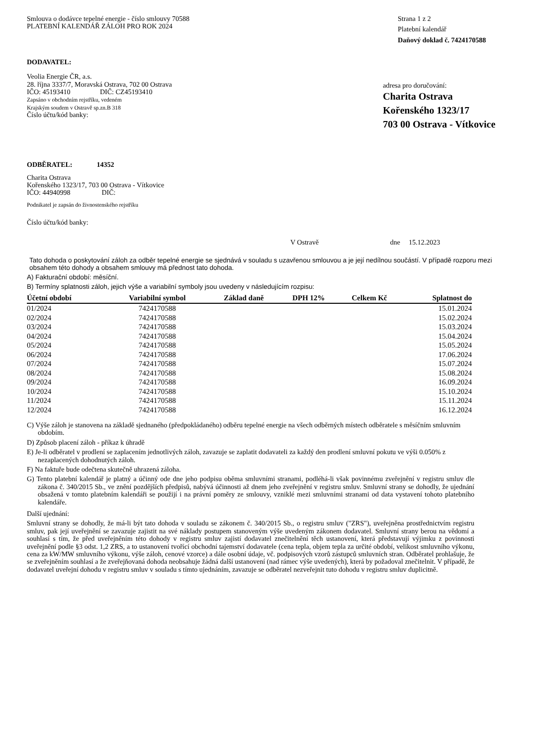Smlouva o dodávce tepelné energie - číslo smlouvy 70588
PLATEBNÍ KALENDÁŘ ZÁLOH PRO ROK 2024
Strana 1 z 2
Platební kalendář
Daňový doklad č. 7424170588
DODAVATEL:
Veolia Energie ČR, a.s.
28. října 3337/7, Moravská Ostrava, 702 00 Ostrava
IČO: 45193410 DIČ: CZ45193410
Zapsáno v obchodním rejstříku, vedeném
Krajským soudem v Ostravě sp.zn.B 318
Číslo účtu/kód banky:
adresa pro doručování:
Charita Ostrava
Kořenského 1323/17
703 00 Ostrava - Vítkovice
ODBĚRATEL: 14352
Charita Ostrava
Kořenského 1323/17, 703 00 Ostrava - Vítkovice
IČO: 44940998 DIČ:
Podnikatel je zapsán do živnostenského rejstříku
Číslo účtu/kód banky:
V Ostravě dne 15.12.2023
Tato dohoda o poskytování záloh za odběr tepelné energie se sjednává v souladu s uzavřenou smlouvou a je její nedílnou součástí. V případě rozporu mezi obsahem této dohody a obsahem smlouvy má přednost tato dohoda.
A) Fakturační období: měsíční.
B) Termíny splatnosti záloh, jejich výše a variabilní symboly jsou uvedeny v následujícím rozpisu:
| Účetní období | Variabilní symbol | Základ daně | DPH 12% | Celkem Kč | Splatnost do |
| --- | --- | --- | --- | --- | --- |
| 01/2024 | 7424170588 | | | | 15.01.2024 |
| 02/2024 | 7424170588 | | | | 15.02.2024 |
| 03/2024 | 7424170588 | | | | 15.03.2024 |
| 04/2024 | 7424170588 | | | | 15.04.2024 |
| 05/2024 | 7424170588 | | | | 15.05.2024 |
| 06/2024 | 7424170588 | | | | 17.06.2024 |
| 07/2024 | 7424170588 | | | | 15.07.2024 |
| 08/2024 | 7424170588 | | | | 15.08.2024 |
| 09/2024 | 7424170588 | | | | 16.09.2024 |
| 10/2024 | 7424170588 | | | | 15.10.2024 |
| 11/2024 | 7424170588 | | | | 15.11.2024 |
| 12/2024 | 7424170588 | | | | 16.12.2024 |
C) Výše záloh je stanovena na základě sjednaného (předpokládaného) odběru tepelné energie na všech odběrných místech odběratele s měsíčním smluvním obdobím.
D) Způsob placení záloh - příkaz k úhradě
E) Je-li odběratel v prodlení se zaplacením jednotlivých záloh, zavazuje se zaplatit dodavateli za každý den prodlení smluvní pokutu ve výši 0.050% z nezaplacených dohodnutých záloh.
F) Na faktuře bude odečtena skutečně uhrazená záloha.
G) Tento platební kalendář je platný a účinný ode dne jeho podpisu oběma smluvními stranami, podléhá-li však povinnému zveřejnění v registru smluv dle zákona č. 340/2015 Sb., ve znění pozdějších předpisů, nabývá účinnosti až dnem jeho zveřejnění v registru smluv. Smluvní strany se dohodly, že ujednání obsažená v tomto platebním kalendáři se použijí i na právní poměry ze smlouvy, vzniklé mezi smluvními stranami od data vystavení tohoto platebního kalendáře.
Další ujednání:
Smluvní strany se dohodly, že má-li být tato dohoda v souladu se zákonem č. 340/2015 Sb., o registru smluv ("ZRS"), uveřejněna prostřednictvím registru smluv, pak její uveřejnění se zavazuje zajistit na své náklady postupem stanoveným výše uvedeným zákonem dodavatel. Smluvní strany berou na vědomí a souhlasí s tím, že před uveřejněním této dohody v registru smluv zajistí dodavatel znečitelnění těch ustanovení, která představují výjimku z povinnosti uveřejnění podle §3 odst. 1,2 ZRS, a to ustanovení tvořící obchodní tajemství dodavatele (cena tepla, objem tepla za určité období, velikost smluvního výkonu, cena za kW/MW smluvního výkonu, výše záloh, cenové vzorce) a dále osobní údaje, vč. podpisových vzorů zástupců smluvních stran. Odběratel prohlašuje, že se zveřejněním souhlasí a že zveřejňovaná dohoda neobsahuje žádná další ustanovení (nad rámec výše uvedených), která by požadoval znečitelnit. V případě, že dodavatel uveřejní dohodu v registru smluv v souladu s tímto ujednáním, zavazuje se odběratel nezveřejnit tuto dohodu v registru smluv duplicitně.